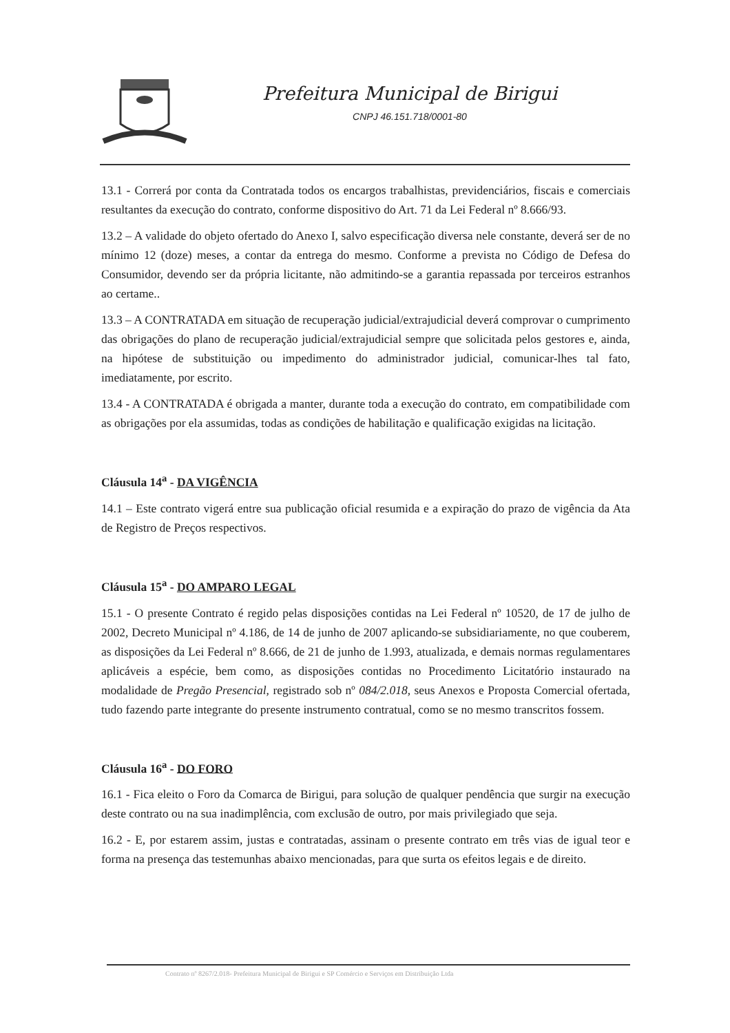Prefeitura Municipal de Birigui
CNPJ 46.151.718/0001-80
13.1 - Correrá por conta da Contratada todos os encargos trabalhistas, previdenciários, fiscais e comerciais resultantes da execução do contrato, conforme dispositivo do Art. 71 da Lei Federal nº 8.666/93.
13.2 – A validade do objeto ofertado do Anexo I, salvo especificação diversa nele constante, deverá ser de no mínimo 12 (doze) meses, a contar da entrega do mesmo. Conforme a prevista no Código de Defesa do Consumidor, devendo ser da própria licitante, não admitindo-se a garantia repassada por terceiros estranhos ao certame..
13.3 – A CONTRATADA em situação de recuperação judicial/extrajudicial deverá comprovar o cumprimento das obrigações do plano de recuperação judicial/extrajudicial sempre que solicitada pelos gestores e, ainda, na hipótese de substituição ou impedimento do administrador judicial, comunicar-lhes tal fato, imediatamente, por escrito.
13.4 - A CONTRATADA é obrigada a manter, durante toda a execução do contrato, em compatibilidade com as obrigações por ela assumidas, todas as condições de habilitação e qualificação exigidas na licitação.
Cláusula 14<sup>a</sup> - DA VIGÊNCIA
14.1 – Este contrato vigerá entre sua publicação oficial resumida e a expiração do prazo de vigência da Ata de Registro de Preços respectivos.
Cláusula 15<sup>a</sup> - DO AMPARO LEGAL
15.1 - O presente Contrato é regido pelas disposições contidas na Lei Federal nº 10520, de 17 de julho de 2002, Decreto Municipal nº 4.186, de 14 de junho de 2007 aplicando-se subsidiariamente, no que couberem, as disposições da Lei Federal nº 8.666, de 21 de junho de 1.993, atualizada, e demais normas regulamentares aplicáveis a espécie, bem como, as disposições contidas no Procedimento Licitatório instaurado na modalidade de Pregão Presencial, registrado sob nº 084/2.018, seus Anexos e Proposta Comercial ofertada, tudo fazendo parte integrante do presente instrumento contratual, como se no mesmo transcritos fossem.
Cláusula 16<sup>a</sup> - DO FORO
16.1 - Fica eleito o Foro da Comarca de Birigui, para solução de qualquer pendência que surgir na execução deste contrato ou na sua inadimplência, com exclusão de outro, por mais privilegiado que seja.
16.2 - E, por estarem assim, justas e contratadas, assinam o presente contrato em três vias de igual teor e forma na presença das testemunhas abaixo mencionadas, para que surta os efeitos legais e de direito.
Contrato nº 8267/2.018- Prefeitura Municipal de Birigui e SP Comércio e Serviços em Distribuição Ltda